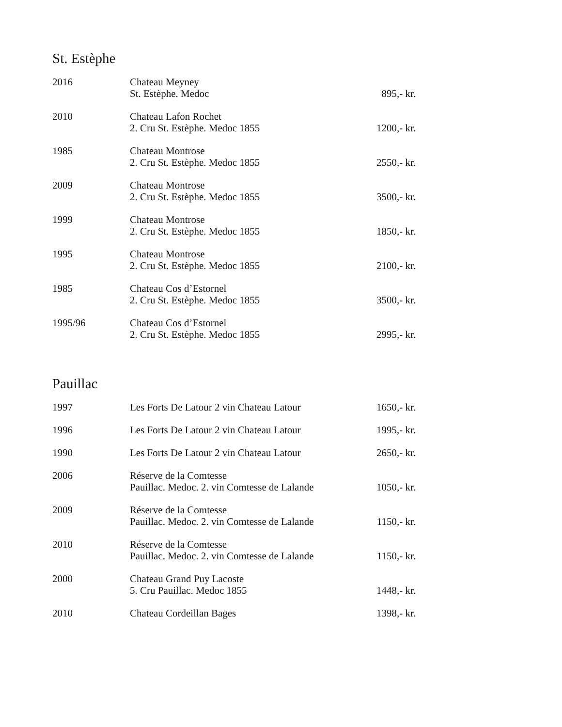St. Estèphe
| 2016 | Chateau Meyney St. Estèphe. Medoc | 895,- kr. |
| 2010 | Chateau Lafon Rochet 2. Cru St. Estèphe. Medoc 1855 | 1200,- kr. |
| 1985 | Chateau Montrose 2. Cru St. Estèphe. Medoc 1855 | 2550,- kr. |
| 2009 | Chateau Montrose 2. Cru St. Estèphe. Medoc 1855 | 3500,- kr. |
| 1999 | Chateau Montrose 2. Cru St. Estèphe. Medoc 1855 | 1850,- kr. |
| 1995 | Chateau Montrose 2. Cru St. Estèphe. Medoc 1855 | 2100,- kr. |
| 1985 | Chateau Cos d’Estornel 2. Cru St. Estèphe. Medoc 1855 | 3500,- kr. |
| 1995/96 | Chateau Cos d’Estornel 2. Cru St. Estèphe. Medoc 1855 | 2995,- kr. |
Pauillac
| 1997 | Les Forts De Latour 2 vin Chateau Latour | 1650,- kr. |
| 1996 | Les Forts De Latour 2 vin Chateau Latour | 1995,- kr. |
| 1990 | Les Forts De Latour 2 vin Chateau Latour | 2650,- kr. |
| 2006 | Réserve de la Comtesse Pauillac. Medoc. 2. vin Comtesse de Lalande | 1050,- kr. |
| 2009 | Réserve de la Comtesse Pauillac. Medoc. 2. vin Comtesse de Lalande | 1150,- kr. |
| 2010 | Réserve de la Comtesse Pauillac. Medoc. 2. vin Comtesse de Lalande | 1150,- kr. |
| 2000 | Chateau Grand Puy Lacoste 5. Cru Pauillac. Medoc 1855 | 1448,- kr. |
| 2010 | Chateau Cordeillan Bages | 1398,- kr. |